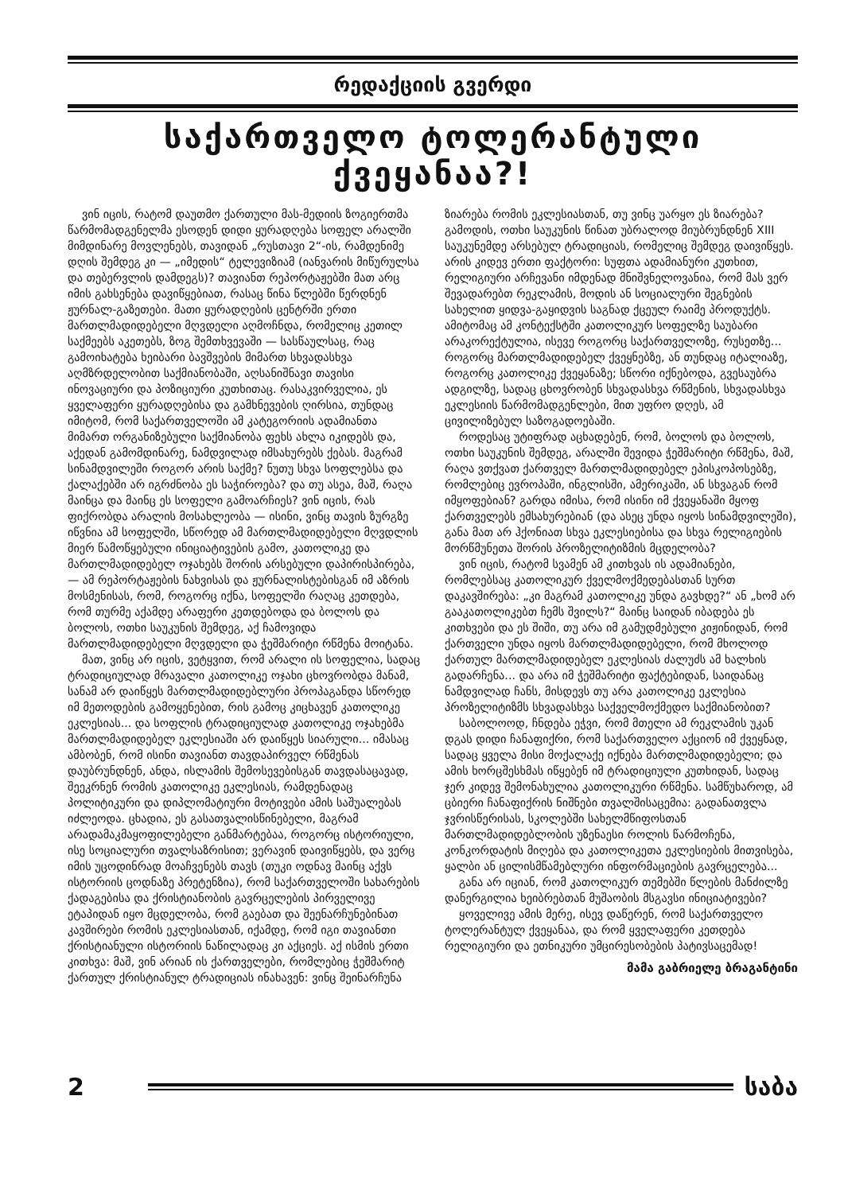რედაქციის გვერდი
საქართველო ტოლერანტული ქვეყანაა?!
ვინ იცის, რატომ დაუთმო ქართული მას-მედიის ზოგიერთმა წარმომადგენელმა ესოდენ დიდი ყურადღება სოფელ არალში მიმდინარე მოვლენებს, თავიდან „რუსთავი 2“-ის, რამდენიმე დღის შემდეგ კი — „იმედის“ ტელევიზიამ (იანვარის მიწურულსა და თებერვლის დამდეგს)? თავიანთ რეპორტაჟებში მათ არც იმის გახსენება დავიწყებიათ, რასაც წინა წლებში წერდნენ ჟურნალ-გაზეთები. მათი ყურადღების ცენტრში ერთი მართლმადიდებელი მღვდელი აღმოჩნდა, რომელიც კეთილ საქმეებს აკეთებს, ზოგ შემთხვევაში — სასწაულსაც, რაც გამოიხატება ხეიბარი ბავშვების მიმართ სხვადასხვა აღმზრდელობით საქმიანობაში, აღსანიშნავი თავისი ინოვაციური და პოზიციური კუთხითაც. რასაკვირველია, ეს ყველაფერი ყურადღებისა და გამხნევების ღირსია, თუნდაც იმიტომ, რომ საქართველოში ამ კატეგორიის ადამიანთა მიმართ ორგანიზებული საქმიანობა ფეხს ახლა იკიდებს და, აქედან გამომდინარე, ნამდვილად იმსახურებს ქებას. მაგრამ სინამდვილეში როგორ არის საქმე? ნუთუ სხვა სოფლებსა და ქალაქებში არ იგრძნობა ეს საჭიროება? და თუ ასეა, მაშ, რაღა მაინცა და მაინც ეს სოფელი გამოარჩიეს? ვინ იცის, რას ფიქრობდა არალის მოსახლეობა — ისინი, ვინც თავის ზურგზე იწვნია ამ სოფელში, სწორედ ამ მართლმადიდებელი მღვდლის მიერ წამოწყებული ინიციატივების გამო, კათოლიკე და მართლმადიდებელ ოჯახებს შორის არსებული დაპირისპირება, — ამ რეპორტაჟების ნახვისას და ჟურნალისტებისგან იმ აზრის მოსმენისას, რომ, როგორც იქნა, სოფელში რაღაც კეთდება, რომ თურმე აქამდე არაფერი კეთდებოდა და ბოლოს და ბოლოს, ოთხი საუკუნის შემდეგ, აქ ჩამოვიდა მართლმადიდებელი მღვდელი და ჭეშმარიტი რწმენა მოიტანა.
მათ, ვინც არ იცის, ვეტყვით, რომ არალი ის სოფელია, სადაც ტრადიციულად მრავალი კათოლიკე ოჯახი ცხოვრობდა მანამ, სანამ არ დაიწყეს მართლმადიდებლური პროპაგანდა სწორედ იმ მეთოდების გამოყენებით, რის გამოც კიცხავენ კათოლიკე ეკლესიას... და სოფლის ტრადიციულად კათოლიკე ოჯახებმა მართლმადიდებელ ეკლესიაში არ დაიწყეს სიარული... იმასაც ამბობენ, რომ ისინი თავიანთ თავდაპირველ რწმენას დაუბრუნდნენ, ანდა, ისლამის შემოსევებისგან თავდასაცავად, შეეკრნენ რომის კათოლიკე ეკლესიას, რამდენადაც პოლიტიკური და დიპლომატიური მოტივები ამის საშუალებას იძლეოდა. ცხადია, ეს გასათვალისწინებელი, მაგრამ არადამაკმაყოფილებელი განმარტებაა, როგორც ისტორიული, ისე სოციალური თვალსაზრისით; ვერავინ დაივიწყებს, და ვერც იმის უცოდინრად მოაჩვენებს თავს (თუკი ოდნავ მაინც აქვს ისტორიის ცოდნაზე პრეტენზია), რომ საქართველოში სახარების ქადაგებისა და ქრისტიანობის გავრცელების პირველივე ეტაპიდან იყო მცდელობა, რომ გაებათ და შეენარჩუნებინათ კავშირები რომის ეკლესიასთან, იქამდე, რომ იგი თავიანთი ქრისტიანული ისტორიის ნაწილადაც კი აქციეს. აქ ისმის ერთი კითხვა: მაშ, ვინ არიან ის ქართველები, რომლებიც ჭეშმარიტ ქართულ ქრისტიანულ ტრადიციას ინახავენ: ვინც შეინარჩუნა ზიარება რომის ეკლესიასთან, თუ ვინც უარყო ეს ზიარება? გამოდის, ოთხი საუკუნის წინათ უბრალოდ მიუბრუნდნენ XIII საუკუნემდე არსებულ ტრადიციას, რომელიც შემდეგ დაივიწყეს. არის კიდევ ერთი ფაქტორი: სუფთა ადამიანური კუთხით, რელიგიური არჩევანი იმდენად მნიშვნელოვანია, რომ მას ვერ შევადარებთ რეკლამის, მოდის ან სოციალური შეგნების სახელით ყიდვა-გაყიდვის საგნად ქცეულ რაიმე პროდუქტს. ამიტომაც ამ კონტექსტში კათოლიკურ სოფელზე საუბარი არაკორექტულია, ისევე როგორც საქართველოზე, რუსეთზე... როგორც მართლმადიდებელ ქვეყნებზე, ან თუნდაც იტალიაზე, როგორც კათოლიკე ქვეყანაზე; სწორი იქნებოდა, გვესაუბრა ადგილზე, სადაც ცხოვრობენ სხვადასხვა რწმენის, სხვადასხვა ეკლესიის წარმომადგენლები, მით უფრო დღეს, ამ ცივილიზებულ საზოგადოებაში.
როდესაც უტიფრად აცხადებენ, რომ, ბოლოს და ბოლოს, ოთხი საუკუნის შემდეგ, არალში შევიდა ჭეშმარიტი რწმენა, მაშ, რაღა ვთქვათ ქართველ მართლმადიდებელ ეპისკოპოსებზე, რომლებიც ევროპაში, ინგლისში, ამერიკაში, ან სხვაგან რომ იმყოფებიან? გარდა იმისა, რომ ისინი იმ ქვეყანაში მყოფ ქართველებს ემსახურებიან (და ასეც უნდა იყოს სინამდვილეში), განა მათ არ ჰქონიათ სხვა ეკლესიებისა და სხვა რელიგიების მორწმუნეთა შორის პროზელიტიზმის მცდელობა?
ვინ იცის, რატომ სვამენ ამ კითხვას ის ადამიანები, რომლებსაც კათოლიკურ ქველმოქმედებასთან სურთ დაკავშირება: „კი მაგრამ კათოლიკე უნდა გავხდე?“ ან „ხომ არ გააკათოლიკებთ ჩემს შვილს?“ მაინც საიდან იბადება ეს კითხვები და ეს შიში, თუ არა იმ გამუდმებული კიჟინიდან, რომ ქართველი უნდა იყოს მართლმადიდებელი, რომ მხოლოდ ქართულ მართლმადიდებელ ეკლესიას ძალუძს ამ ხალხის გადარჩენა... და არა იმ ჭეშმარიტი ფაქტებიდან, საიდანაც ნამდვილად ჩანს, მისდევს თუ არა კათოლიკე ეკლესია პროზელიტიზმს სხვადასხვა საქველმოქმედო საქმიანობით?
საბოლოოდ, ჩნდება ეჭვი, რომ მთელი ამ რეკლამის უკან დგას დიდი ჩანაფიქრი, რომ საქართველო აქციონ იმ ქვეყნად, სადაც ყველა მისი მოქალაქე იქნება მართლმადიდებელი; და ამის ხორცშესხმას იწყებენ იმ ტრადიციული კუთხიდან, სადაც ჯერ კიდევ შემონახულია კათოლიკური რწმენა. სამწუხაროდ, ამ ცბიერი ჩანაფიქრის ნიშნები თვალშისაცემია: გადანათვლა ჯვრისწერისას, სკოლებში სახელმწიფოსთან მართლმადიდებლობის უზენაესი როლის წარმოჩენა, კონკორდატის მიღება და კათოლიკეთა ეკლესიების მითვისება, ყალბი ან ცილისმწამებლური ინფორმაციების გავრცელება...
განა არ იციან, რომ კათოლიკურ თემებში წლების მანძილზე დანერგილია ხეიბრებთან მუშაობის მსგავსი ინიციატივები?
ყოველივე ამის მერე, ისევ დაწერენ, რომ საქართველო ტოლერანტულ ქვეყანაა, და რომ ყველაფერი კეთდება რელიგიური და ეთნიკური უმცირესობების პატივსაცემად!
მამა გაბრიელე ბრაგანტინი
2 საბა